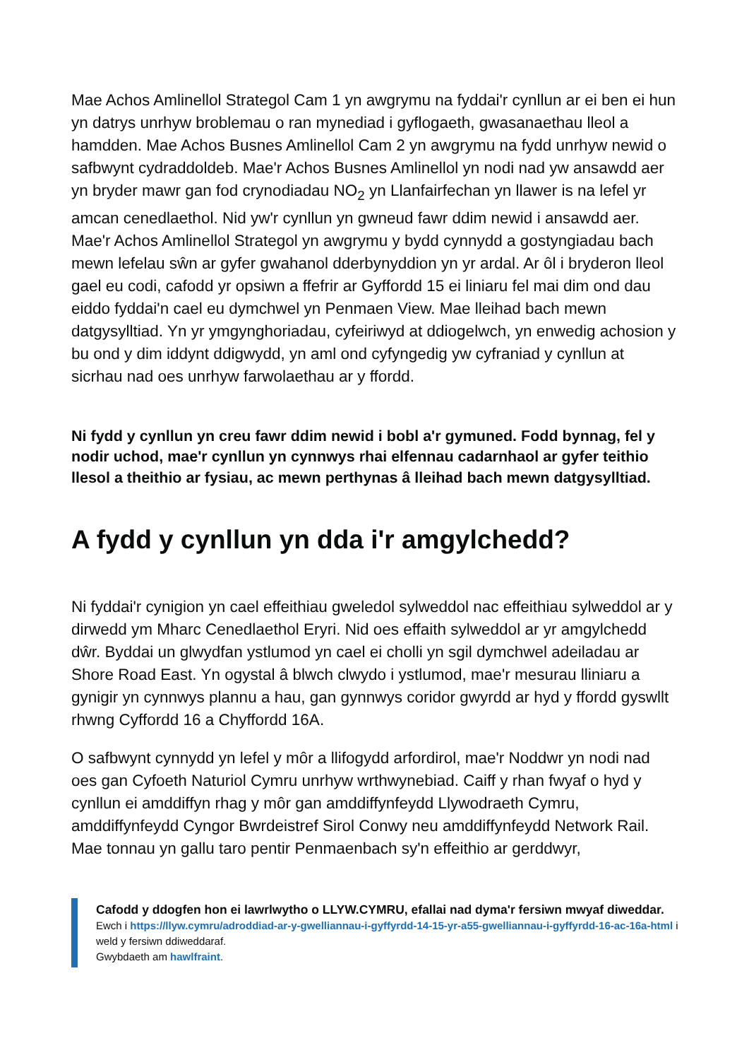Mae Achos Amlinellol Strategol Cam 1 yn awgrymu na fyddai'r cynllun ar ei ben ei hun yn datrys unrhyw broblemau o ran mynediad i gyflogaeth, gwasanaethau lleol a hamdden. Mae Achos Busnes Amlinellol Cam 2 yn awgrymu na fydd unrhyw newid o safbwynt cydraddoldeb. Mae'r Achos Busnes Amlinellol yn nodi nad yw ansawdd aer yn bryder mawr gan fod crynodiadau NO<sub>2</sub> yn Llanfairfechan yn llawer is na lefel yr amcan cenedlaethol. Nid yw'r cynllun yn gwneud fawr ddim newid i ansawdd aer. Mae'r Achos Amlinellol Strategol yn awgrymu y bydd cynnydd a gostyngiadau bach mewn lefelau sŵn ar gyfer gwahanol dderbynyddion yn yr ardal. Ar ôl i bryderon lleol gael eu codi, cafodd yr opsiwn a ffefrir ar Gyffordd 15 ei liniaru fel mai dim ond dau eiddo fyddai'n cael eu dymchwel yn Penmaen View. Mae lleihad bach mewn datgysylltiad. Yn yr ymgynghoriadau, cyfeiriwyd at ddiogelwch, yn enwedig achosion y bu ond y dim iddynt ddigwydd, yn aml ond cyfyngedig yw cyfraniad y cynllun at sicrhau nad oes unrhyw farwolaethau ar y ffordd.
Ni fydd y cynllun yn creu fawr ddim newid i bobl a'r gymuned. Fodd bynnag, fel y nodir uchod, mae'r cynllun yn cynnwys rhai elfennau cadarnhaol ar gyfer teithio llesol a theithio ar fysiau, ac mewn perthynas â lleihad bach mewn datgysylltiad.
A fydd y cynllun yn dda i'r amgylchedd?
Ni fyddai'r cynigion yn cael effeithiau gweledol sylweddol nac effeithiau sylweddol ar y dirwedd ym Mharc Cenedlaethol Eryri. Nid oes effaith sylweddol ar yr amgylchedd dŵr. Byddai un glwydfan ystlumod yn cael ei cholli yn sgil dymchwel adeiladau ar Shore Road East. Yn ogystal â blwch clwydo i ystlumod, mae'r mesurau lliniaru a gynigir yn cynnwys plannu a hau, gan gynnwys coridor gwyrdd ar hyd y ffordd gyswllt rhwng Cyffordd 16 a Chyffordd 16A.
O safbwynt cynnydd yn lefel y môr a llifogydd arfordirol, mae'r Noddwr yn nodi nad oes gan Cyfoeth Naturiol Cymru unrhyw wrthwynebiad. Caiff y rhan fwyaf o hyd y cynllun ei amddiffyn rhag y môr gan amddiffynfeydd Llywodraeth Cymru, amddiffynfeydd Cyngor Bwrdeistref Sirol Conwy neu amddiffynfeydd Network Rail. Mae tonnau yn gallu taro pentir Penmaenbach sy'n effeithio ar gerddwyr,
Cafodd y ddogfen hon ei lawrlwytho o LLYW.CYMRU, efallai nad dyma'r fersiwn mwyaf diweddar.
Ewch i https://llyw.cymru/adroddiad-ar-y-gwelliannau-i-gyffyrdd-14-15-yr-a55-gwelliannau-i-gyffyrdd-16-ac-16a-html i weld y fersiwn ddiweddaraf.
Gwybdaeth am hawlfraint.